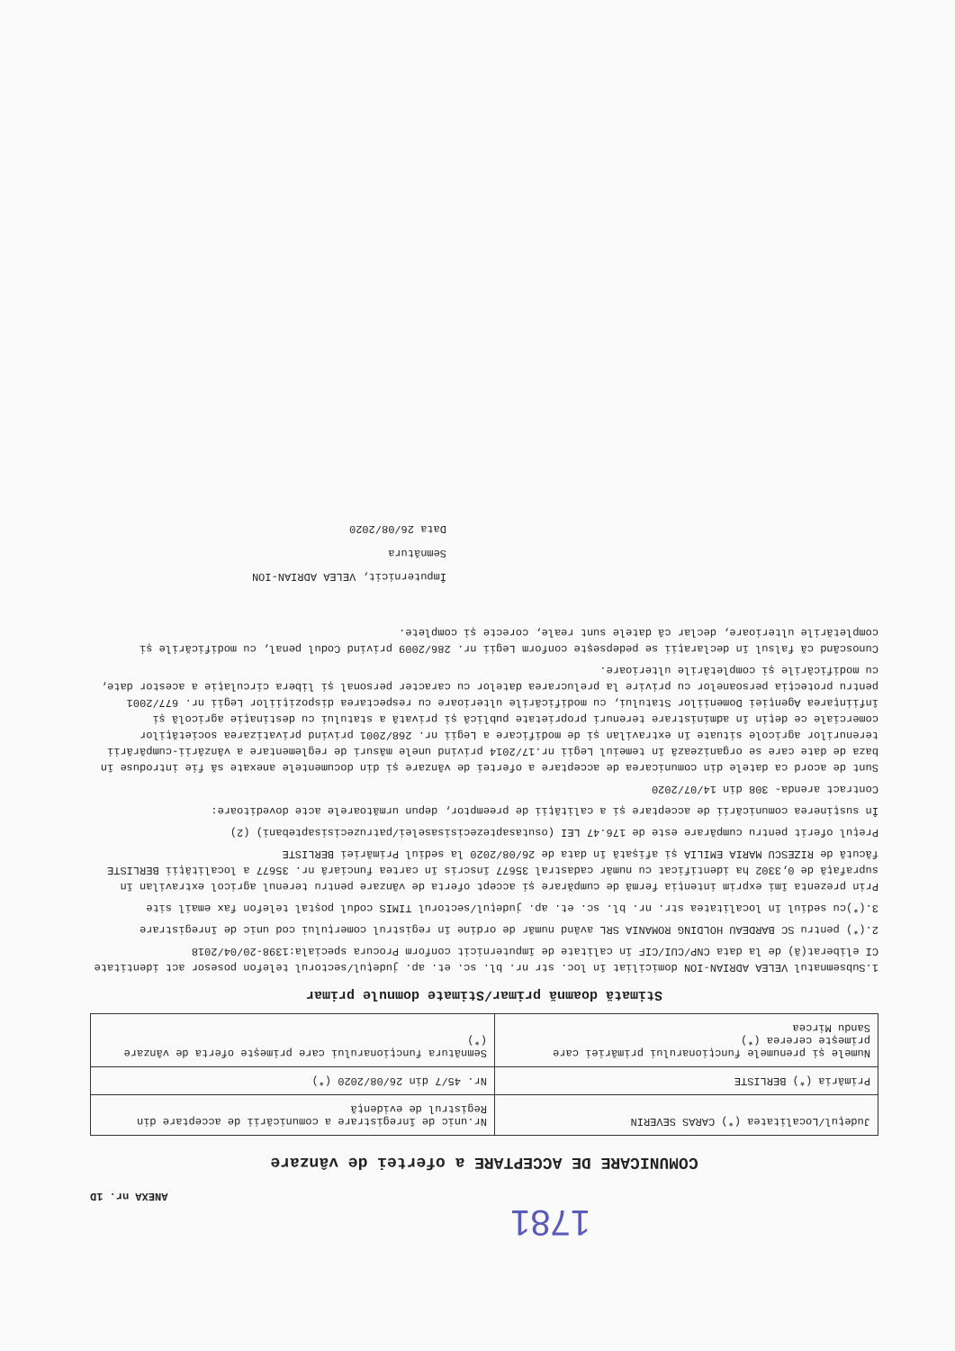1781
ANEXA nr. 1D
COMUNICARE DE ACCEPTARE a ofertei de vânzare
| Județul/Localitatea (*) CARAS SEVERIN | Nr.unic de înregistrare a comunicării de acceptare din Registrul de evidență |
| Primăria (*) BERLISTE | Nr. 45/7 din 26/08/2020 (*) |
| Numele și prenumele funcționarului primăriei care primește cererea (*) Sandu Mircea | Semnătura funcționarului care primește oferta de vânzare (*) |
Stimată doamnă primar/Stimate domnule primar
1.Subsemnatul VELEA ADRIAN-ION domiciliat în loc. str nr. bl. sc. et. ap. județul/sectorul telefon posesor act identitate CI eliberat(ă) de la data CNP/CUI/CIF în calitate de împuternicit conform Procura speciala:1398-20/04/2018
2.(*) pentru SC BARDEAU HOLDING ROMANIA SRL având număr de ordine în registrul comerțului cod unic de înregistrare
3.(*)cu sediul în localitatea str. nr. bl. sc. et. ap. județul/sectorul TIMIS codul poștal telefon fax email site
Prin prezenta îmi exprim intenția fermă de cumpărare și accept oferta de vânzare pentru terenul agricol extravilan în suprafață de 0,3302 ha identificat cu număr cadastral 35677 înscris în cartea funciară nr. 35677 a localității BERLISTE făcută de RIZESCU MARIA EMILIA și afișată în data de 26/08/2020 la sediul Primăriei BERLISTE
Prețul oferit pentru cumpărare este de 176.47 LEI (osutasaptezecisisaselei/patruzecisisaptebani) (2)
În susținerea comunicării de acceptare și a calității de preemptor, depun următoarele acte doveditoare:
Contract arenda- 308 din 14/07/2020
Sunt de acord ca datele din comunicarea de acceptare a ofertei de vânzare și din documentele anexate să fie introduse în baza de date care se organizează în temeiul Legii nr.17/2014 privind unele măsuri de reglementare a vânzării-cumpărării terenurilor agricole situate în extravilan și de modificare a Legii nr. 268/2001 privind privatizarea societăților comerciale ce dețin în administrare terenuri proprietate publică și privată a statului cu destinație agricolă și înființarea Agenției Domeniilor Statului, cu modificările ulterioare cu respectarea dispozițiilor Legii nr. 677/2001 pentru protecția persoanelor cu privire la prelucrarea datelor cu caracter personal și libera circulație a acestor date, cu modificările și completările ulterioare.
Cunoscând că falsul în declarații se pedepsește conform Legii nr. 286/2009 privind Codul penal, cu modificările și completările ulterioare, declar că datele sunt reale, corecte și complete.
Împuternicit, VELEA ADRIAN-ION
Semnătura
Data 26/08/2020